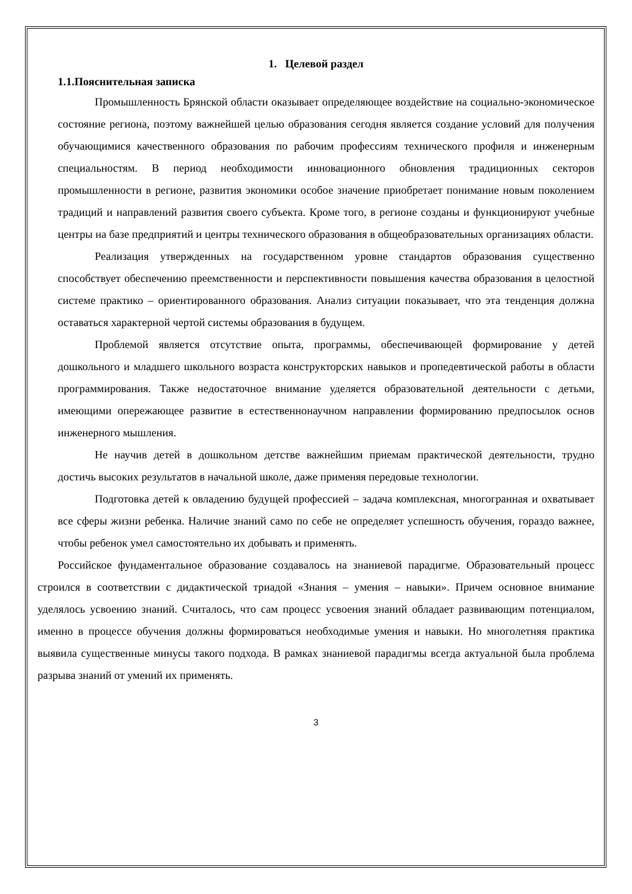1. Целевой раздел
1.1.Пояснительная записка
Промышленность Брянской области оказывает определяющее воздействие на социально-экономическое состояние региона, поэтому важнейшей целью образования сегодня является создание условий для получения обучающимися качественного образования по рабочим профессиям технического профиля и инженерным специальностям. В период необходимости инновационного обновления традиционных секторов промышленности в регионе, развития экономики особое значение приобретает понимание новым поколением традиций и направлений развития своего субъекта. Кроме того, в регионе созданы и функционируют учебные центры на базе предприятий и центры технического образования в общеобразовательных организациях области.
Реализация утвержденных на государственном уровне стандартов образования существенно способствует обеспечению преемственности и перспективности повышения качества образования в целостной системе практико – ориентированного образования. Анализ ситуации показывает, что эта тенденция должна оставаться характерной чертой системы образования в будущем.
Проблемой является отсутствие опыта, программы, обеспечивающей формирование у детей дошкольного и младшего школьного возраста конструкторских навыков и пропедевтической работы в области программирования. Также недостаточное внимание уделяется образовательной деятельности с детьми, имеющими опережающее развитие в естественнонаучном направлении формированию предпосылок основ инженерного мышления.
Не научив детей в дошкольном детстве важнейшим приемам практической деятельности, трудно достичь высоких результатов в начальной школе, даже применяя передовые технологии.
Подготовка детей к овладению будущей профессией – задача комплексная, многогранная и охватывает все сферы жизни ребенка. Наличие знаний само по себе не определяет успешность обучения, гораздо важнее, чтобы ребенок умел самостоятельно их добывать и применять.
Российское фундаментальное образование создавалось на знаниевой парадигме. Образовательный процесс строился в соответствии с дидактической триадой «Знания – умения – навыки». Причем основное внимание уделялось усвоению знаний. Считалось, что сам процесс усвоения знаний обладает развивающим потенциалом, именно в процессе обучения должны формироваться необходимые умения и навыки. Но многолетняя практика выявила существенные минусы такого подхода. В рамках знаниевой парадигмы всегда актуальной была проблема разрыва знаний от умений их применять.
3